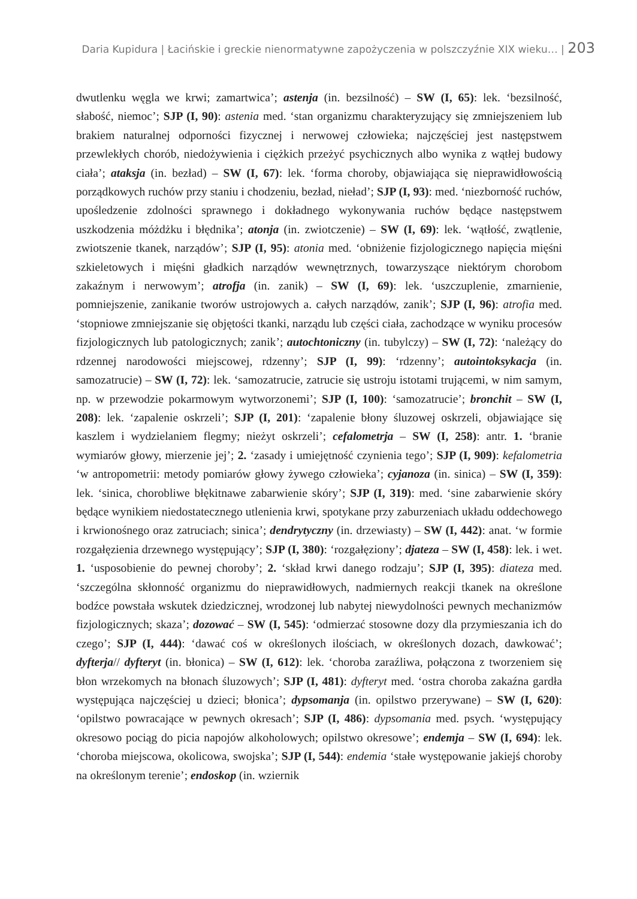Daria Kupidura | Łacińskie i greckie nienormatywne zapożyczenia w polszczyźnie XIX wieku… | 203
dwutlenku węgla we krwi; zamartwica’; astenja (in. bezsilność) – SW (I, 65): lek. ‘bezsilność, słabość, niemoc’; SJP (I, 90): astenia med. ‘stan organizmu charakteryzujący się zmniejszeniem lub brakiem naturalnej odporności fizycznej i nerwowej człowieka; najczęściej jest następstwem przewlekłych chorób, niedożywienia i ciężkich przeżyć psychicznych albo wynika z wątłej budowy ciała’; ataksja (in. bezład) – SW (I, 67): lek. ‘forma choroby, objawiająca się nieprawidłowością porządkowych ruchów przy staniu i chodzeniu, bezład, nieład’; SJP (I, 93): med. ‘niezborność ruchów, upośledzenie zdolności sprawnego i dokładnego wykonywania ruchów będące następstwem uszkodzenia móżdżku i błędnika’; atonja (in. zwiotczenie) – SW (I, 69): lek. ‘wątłość, zwątlenie, zwiotszenie tkanek, narządów’; SJP (I, 95): atonia med. ‘obniżenie fizjologicznego napięcia mięśni szkieletowych i mięśni gładkich narządów wewnętrznych, towarzyszące niektórym chorobom zakaźnym i nerwowym’; atrofja (in. zanik) – SW (I, 69): lek. ‘uszczuplenie, zmarnienie, pomniejszenie, zanikanie tworów ustrojowych a. całych narządów, zanik’; SJP (I, 96): atrofia med. ‘stopniowe zmniejszanie się objętości tkanki, narządu lub części ciała, zachodzące w wyniku procesów fizjologicznych lub patologicznych; zanik’; autochtoniczny (in. tubylczy) – SW (I, 72): ‘należący do rdzennej narodowości miejscowej, rdzenny’; SJP (I, 99): ‘rdzenny’; autointoksykacja (in. samozatrucie) – SW (I, 72): lek. ‘samozatrucie, zatrucie się ustroju istotami trującemi, w nim samym, np. w przewodzie pokarmowym wytworzonemi’; SJP (I, 100): ‘samozatrucie’; bronchit – SW (I, 208): lek. ‘zapalenie oskrzeli’; SJP (I, 201): ‘zapalenie błony śluzowej oskrzeli, objawiające się kaszlem i wydzielaniem flegmy; nieżyt oskrzeli’; cefalometrja – SW (I, 258): antr. 1. ‘branie wymiarów głowy, mierzenie jej’; 2. ‘zasady i umiejętność czynienia tego’; SJP (I, 909): kefalometria ‘w antropometrii: metody pomiarów głowy żywego człowieka’; cyjanoza (in. sinica) – SW (I, 359): lek. ‘sinica, chorobliwe błękitnawe zabarwienie skóry’; SJP (I, 319): med. ‘sine zabarwienie skóry będące wynikiem niedostatecznego utlenienia krwi, spotykane przy zaburzeniach układu oddechowego i krwionośnego oraz zatruciach; sinica’; dendrytyczny (in. drzewiasty) – SW (I, 442): anat. ‘w formie rozgałęzienia drzewnego występujący’; SJP (I, 380): ‘rozgałęziony’; djateza – SW (I, 458): lek. i wet. 1. ‘usposobienie do pewnej choroby’; 2. ‘skład krwi danego rodzaju’; SJP (I, 395): diateza med. ‘szczególna skłonność organizmu do nieprawidłowych, nadmiernych reakcji tkanek na określone bodźce powstała wskutek dziedzicznej, wrodzonej lub nabytej niewydolności pewnych mechanizmów fizjologicznych; skaza’; dozować – SW (I, 545): ‘odmierzać stosowne dozy dla przymieszania ich do czego’; SJP (I, 444): ‘dawać coś w określonych ilościach, w określonych dozach, dawkować’; dyfterja// dyfteryt (in. błonica) – SW (I, 612): lek. ‘choroba zaraźliwa, połączona z tworzeniem się błon wrzekomych na błonach śluzowych’; SJP (I, 481): dyfteryt med. ‘ostra choroba zakaźna gardła występująca najczęściej u dzieci; błonica’; dypsomanja (in. opilstwo przerywane) – SW (I, 620): ‘opilstwo powracające w pewnych okresach’; SJP (I, 486): dypsomania med. psych. ‘występujący okresowo pociąg do picia napojów alkoholowych; opilstwo okresowe’; endemja – SW (I, 694): lek. ‘choroba miejscowa, okolicowa, swojska’; SJP (I, 544): endemia ‘stałe występowanie jakiejś choroby na określonym terenie’; endoskop (in. wziernik